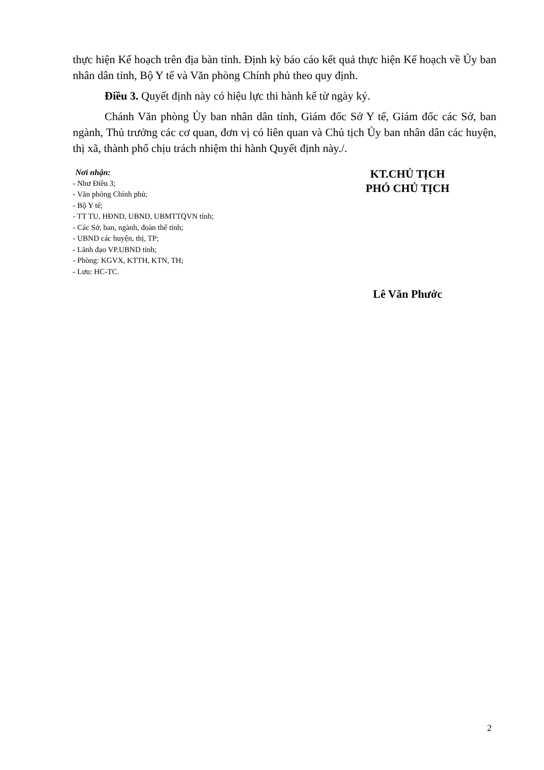thực hiện Kế hoạch trên địa bàn tỉnh. Định kỳ báo cáo kết quả thực hiện Kế hoạch về Ủy ban nhân dân tỉnh, Bộ Y tế và Văn phòng Chính phủ theo quy định.
Điều 3. Quyết định này có hiệu lực thi hành kể từ ngày ký.
Chánh Văn phòng Ủy ban nhân dân tỉnh, Giám đốc Sở Y tế, Giám đốc các Sở, ban ngành, Thủ trưởng các cơ quan, đơn vị có liên quan và Chủ tịch Ủy ban nhân dân các huyện, thị xã, thành phố chịu trách nhiệm thi hành Quyết định này./.
Nơi nhận:
- Như Điều 3;
- Văn phòng Chính phủ;
- Bộ Y tế;
- TT TU, HĐND, UBND, UBMTTQVN tỉnh;
- Các Sở, ban, ngành, đoàn thể tỉnh;
- UBND các huyện, thị, TP;
- Lãnh đạo VP.UBND tỉnh;
- Phòng: KGVX, KTTH, KTN, TH;
- Lưu: HC-TC.
KT.CHỦ TỊCH
PHÓ CHỦ TỊCH
Lê Văn Phước
2